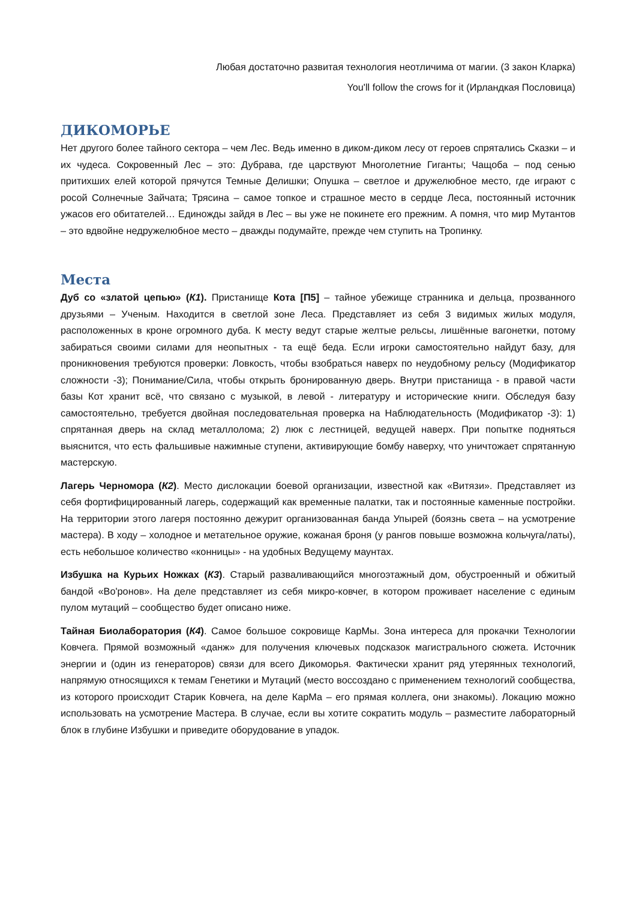Любая достаточно развитая технология неотличима от магии. (3 закон Кларка)
You'll follow the crows for it (Ирландкая Пословица)
ДИКОМОРЬЕ
Нет другого более тайного сектора – чем Лес. Ведь именно в диком-диком лесу от героев спрятались Сказки – и их чудеса. Сокровенный Лес – это: Дубрава, где царствуют Многолетние Гиганты; Чащоба – под сенью притихших елей которой прячутся Темные Делишки; Опушка – светлое и дружелюбное место, где играют с росой Солнечные Зайчата; Трясина – самое топкое и страшное место в сердце Леса, постоянный источник ужасов его обитателей… Единожды зайдя в Лес – вы уже не покинете его прежним. А помня, что мир Мутантов – это вдвойне недружелюбное место – дважды подумайте, прежде чем ступить на Тропинку.
Места
Дуб со «златой цепью» (К1). Пристанище Кота [П5] – тайное убежище странника и дельца, прозванного друзьями – Ученым. Находится в светлой зоне Леса. Представляет из себя 3 видимых жилых модуля, расположенных в кроне огромного дуба. К месту ведут старые желтые рельсы, лишённые вагонетки, потому забираться своими силами для неопытных - та ещё беда. Если игроки самостоятельно найдут базу, для проникновения требуются проверки: Ловкость, чтобы взобраться наверх по неудобному рельсу (Модификатор сложности -3); Понимание/Сила, чтобы открыть бронированную дверь. Внутри пристанища - в правой части базы Кот хранит всё, что связано с музыкой, в левой - литературу и исторические книги. Обследуя базу самостоятельно, требуется двойная последовательная проверка на Наблюдательность (Модификатор -3): 1) спрятанная дверь на склад металлолома; 2) люк с лестницей, ведущей наверх. При попытке подняться выяснится, что есть фальшивые нажимные ступени, активирующие бомбу наверху, что уничтожает спрятанную мастерскую.
Лагерь Черномора (К2). Место дислокации боевой организации, известной как «Витязи». Представляет из себя фортифицированный лагерь, содержащий как временные палатки, так и постоянные каменные постройки. На территории этого лагеря постоянно дежурит организованная банда Упырей (боязнь света – на усмотрение мастера). В ходу – холодное и метательное оружие, кожаная броня (у рангов повыше возможна кольчуга/латы), есть небольшое количество «конницы» - на удобных Ведущему маунтах.
Избушка на Курьих Ножках (К3). Старый разваливающийся многоэтажный дом, обустроенный и обжитый бандой «Во'ронов». На деле представляет из себя микро-ковчег, в котором проживает население с единым пулом мутаций – сообщество будет описано ниже.
Тайная Биолаборатория (К4). Самое большое сокровище КарМы. Зона интереса для прокачки Технологии Ковчега. Прямой возможный «данж» для получения ключевых подсказок магистрального сюжета. Источник энергии и (один из генераторов) связи для всего Дикоморья. Фактически хранит ряд утерянных технологий, напрямую относящихся к темам Генетики и Мутаций (место воссоздано с применением технологий сообщества, из которого происходит Старик Ковчега, на деле КарМа – его прямая коллега, они знакомы). Локацию можно использовать на усмотрение Мастера. В случае, если вы хотите сократить модуль – разместите лабораторный блок в глубине Избушки и приведите оборудование в упадок.